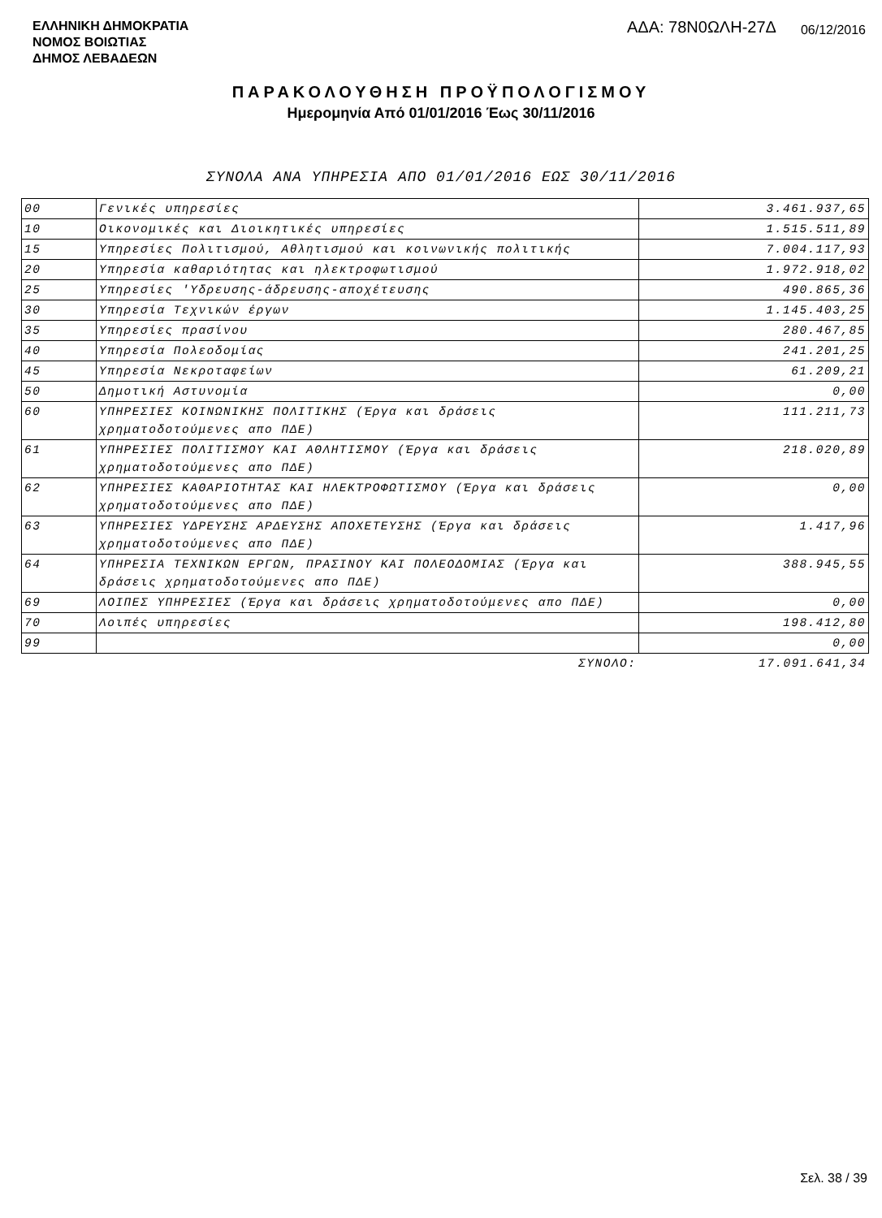ΕΛΛΗΝΙΚΗ ΔΗΜΟΚΡΑΤΙΑ
ΝΟΜΟΣ ΒΟΙΩΤΙΑΣ
ΔΗΜΟΣ ΛΕΒΑΔΕΩΝ
ΑΔΑ: 78Ν0ΩΛΗ-27Δ 06/12/2016
ΠΑΡΑΚΟΛΟΥΘΗΣΗ ΠΡΟΫΠΟΛΟΓΙΣΜΟΥ
Ημερομηνία Από 01/01/2016 Έως 30/11/2016
ΣΥΝΟΛΑ ΑΝΑ ΥΠΗΡΕΣΙΑ ΑΠΟ 01/01/2016 ΕΩΣ 30/11/2016
| 00 | Γενικές υπηρεσίες | 3.461.937,65 |
| 10 | Οικονομικές και Διοικητικές υπηρεσίες | 1.515.511,89 |
| 15 | Υπηρεσίες Πολιτισμού, Αθλητισμού και κοινωνικής πολιτικής | 7.004.117,93 |
| 20 | Υπηρεσία καθαριότητας και ηλεκτροφωτισμού | 1.972.918,02 |
| 25 | Υπηρεσίες 'Υδρευσης-άδρευσης-αποχέτευσης | 490.865,36 |
| 30 | Υπηρεσία Τεχνικών έργων | 1.145.403,25 |
| 35 | Υπηρεσίες πρασίνου | 280.467,85 |
| 40 | Υπηρεσία Πολεοδομίας | 241.201,25 |
| 45 | Υπηρεσία Νεκροταφείων | 61.209,21 |
| 50 | Δημοτική Αστυνομία | 0,00 |
| 60 | ΥΠΗΡΕΣΙΕΣ ΚΟΙΝΩΝΙΚΗΣ ΠΟΛΙΤΙΚΗΣ (Έργα και δράσεις χρηματοδοτούμενες απο ΠΔΕ) | 111.211,73 |
| 61 | ΥΠΗΡΕΣΙΕΣ ΠΟΛΙΤΙΣΜΟΥ ΚΑΙ ΑΘΛΗΤΙΣΜΟΥ (Έργα και δράσεις χρηματοδοτούμενες απο ΠΔΕ) | 218.020,89 |
| 62 | ΥΠΗΡΕΣΙΕΣ ΚΑΘΑΡΙΟΤΗΤΑΣ ΚΑΙ ΗΛΕΚΤΡΟΦΩΤΙΣΜΟΥ (Έργα και δράσεις χρηματοδοτούμενες απο ΠΔΕ) | 0,00 |
| 63 | ΥΠΗΡΕΣΙΕΣ ΥΔΡΕΥΣΗΣ ΑΡΔΕΥΣΗΣ ΑΠΟΧΕΤΕΥΣΗΣ (Έργα και δράσεις χρηματοδοτούμενες απο ΠΔΕ) | 1.417,96 |
| 64 | ΥΠΗΡΕΣΙΑ ΤΕΧΝΙΚΩΝ ΕΡΓΩΝ, ΠΡΑΣΙΝΟΥ ΚΑΙ ΠΟΛΕΟΔΟΜΙΑΣ (Έργα και δράσεις χρηματοδοτούμενες απο ΠΔΕ) | 388.945,55 |
| 69 | ΛΟΙΠΕΣ ΥΠΗΡΕΣΙΕΣ (Έργα και δράσεις χρηματοδοτούμενες απο ΠΔΕ) | 0,00 |
| 70 | Λοιπές υπηρεσίες | 198.412,80 |
| 99 | | 0,00 |
| | ΣΥΝΟΛΟ: | 17.091.641,34 |
Σελ. 38 / 39